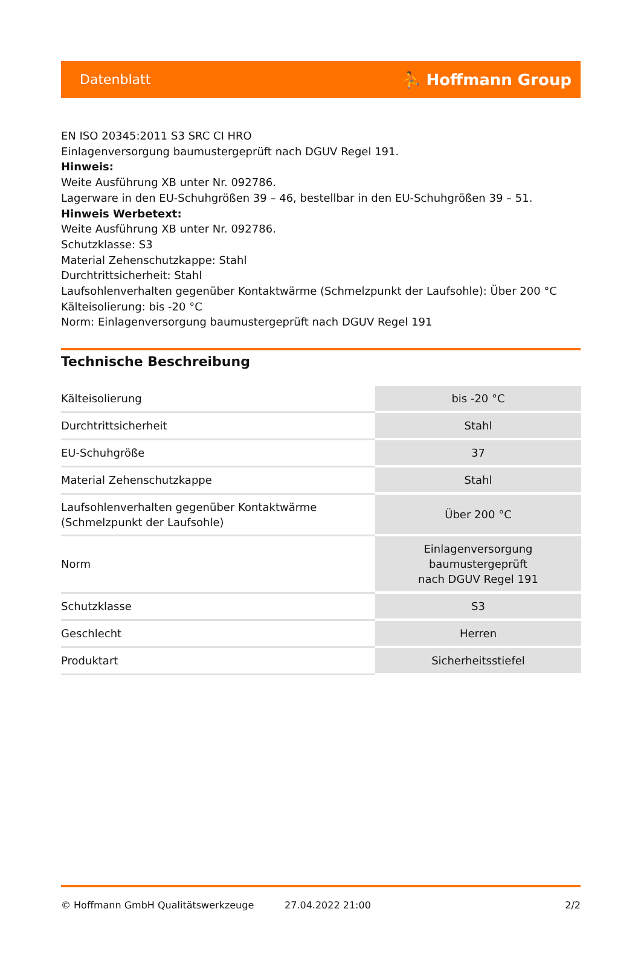Datenblatt ⛹ Hoffmann Group
EN ISO 20345:2011 S3 SRC CI HRO
Einlagenversorgung baumustergeprüft nach DGUV Regel 191.
Hinweis:
Weite Ausführung XB unter Nr. 092786.
Lagerware in den EU-Schuhgrößen 39 – 46, bestellbar in den EU-Schuhgrößen 39 – 51.
Hinweis Werbetext:
Weite Ausführung XB unter Nr. 092786.
Schutzklasse: S3
Material Zehenschutzkappe: Stahl
Durchtrittsicherheit: Stahl
Laufsohlenverhalten gegenüber Kontaktwärme (Schmelzpunkt der Laufsohle): Über 200 °C
Kälteisolierung: bis -20 °C
Norm: Einlagenversorgung baumustergeprüft nach DGUV Regel 191
Technische Beschreibung
| Kälteisolierung | bis -20 °C |
| Durchtrittsicherheit | Stahl |
| EU-Schuhgröße | 37 |
| Material Zehenschutzkappe | Stahl |
| Laufsohlenverhalten gegenüber Kontaktwärme (Schmelzpunkt der Laufsohle) | Über 200 °C |
| Norm | Einlagenversorgung baumustergeprüft nach DGUV Regel 191 |
| Schutzklasse | S3 |
| Geschlecht | Herren |
| Produktart | Sicherheitsstiefel |
© Hoffmann GmbH Qualitätswerkzeuge 27.04.2022 21:00 2/2